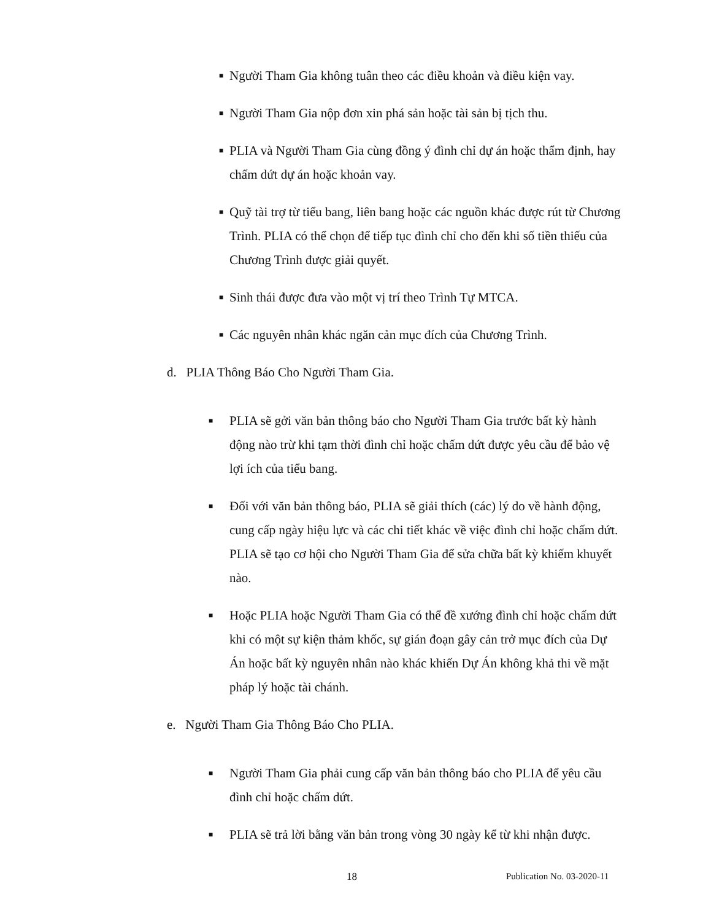■ Người Tham Gia không tuân theo các điều khoản và điều kiện vay.
■ Người Tham Gia nộp đơn xin phá sản hoặc tài sản bị tịch thu.
■ PLIA và Người Tham Gia cùng đồng ý đình chỉ dự án hoặc thẩm định, hay chấm dứt dự án hoặc khoản vay.
■ Quỹ tài trợ từ tiểu bang, liên bang hoặc các nguồn khác được rút từ Chương Trình. PLIA có thể chọn để tiếp tục đình chỉ cho đến khi số tiền thiếu của Chương Trình được giải quyết.
■ Sinh thái được đưa vào một vị trí theo Trình Tự MTCA.
■ Các nguyên nhân khác ngăn cản mục đích của Chương Trình.
d. PLIA Thông Báo Cho Người Tham Gia.
■ PLIA sẽ gởi văn bản thông báo cho Người Tham Gia trước bất kỳ hành động nào trừ khi tạm thời đình chỉ hoặc chấm dứt được yêu cầu để bảo vệ lợi ích của tiểu bang.
■ Đối với văn bản thông báo, PLIA sẽ giải thích (các) lý do về hành động, cung cấp ngày hiệu lực và các chi tiết khác về việc đình chỉ hoặc chấm dứt. PLIA sẽ tạo cơ hội cho Người Tham Gia để sửa chữa bất kỳ khiếm khuyết nào.
■ Hoặc PLIA hoặc Người Tham Gia có thể đề xướng đình chỉ hoặc chấm dứt khi có một sự kiện thảm khốc, sự gián đoạn gây cản trở mục đích của Dự Án hoặc bất kỳ nguyên nhân nào khác khiến Dự Án không khả thi về mặt pháp lý hoặc tài chánh.
e. Người Tham Gia Thông Báo Cho PLIA.
■ Người Tham Gia phải cung cấp văn bản thông báo cho PLIA để yêu cầu đình chỉ hoặc chấm dứt.
■ PLIA sẽ trả lời bằng văn bản trong vòng 30 ngày kể từ khi nhận được.
18 Publication No. 03-2020-11